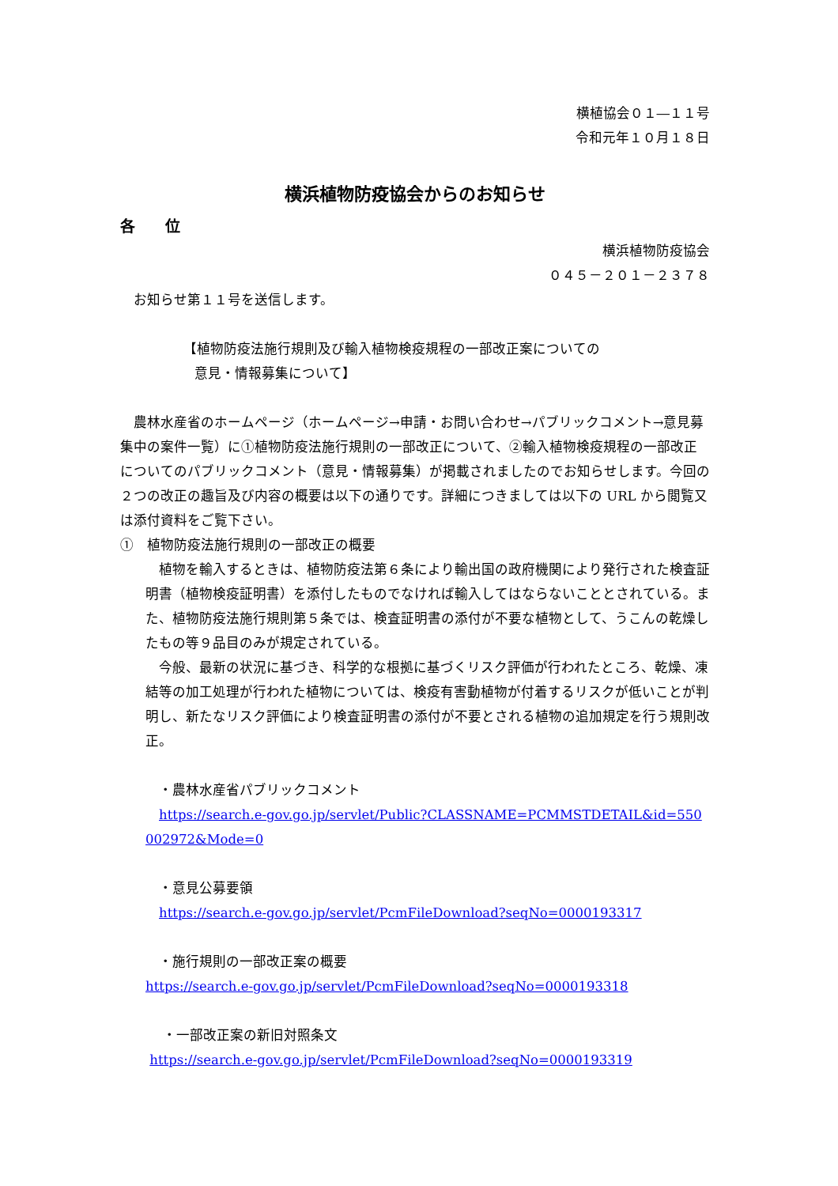横植協会０１―１１号
令和元年１０月１８日
横浜植物防疫協会からのお知らせ
各　　位
横浜植物防疫協会
０４５－２０１－２３７８
　お知らせ第１１号を送信します。
【植物防疫法施行規則及び輸入植物検疫規程の一部改正案についての
意見・情報募集について】
　農林水産省のホームページ（ホームページ→申請・お問い合わせ→パブリックコメント→意見募集中の案件一覧）に①植物防疫法施行規則の一部改正について、②輸入植物検疫規程の一部改正についてのパブリックコメント（意見・情報募集）が掲載されましたのでお知らせします。今回の２つの改正の趣旨及び内容の概要は以下の通りです。詳細につきましては以下の URL から閲覧又は添付資料をご覧下さい。
①　植物防疫法施行規則の一部改正の概要
　植物を輸入するときは、植物防疫法第６条により輸出国の政府機関により発行された検査証明書（植物検疫証明書）を添付したものでなければ輸入してはならないこととされている。また、植物防疫法施行規則第５条では、検査証明書の添付が不要な植物として、うこんの乾燥したもの等９品目のみが規定されている。
　今般、最新の状況に基づき、科学的な根拠に基づくリスク評価が行われたところ、乾燥、凍結等の加工処理が行われた植物については、検疫有害動植物が付着するリスクが低いことが判明し、新たなリスク評価により検査証明書の添付が不要とされる植物の追加規定を行う規則改正。
　・農林水産省パブリックコメント
　https://search.e-gov.go.jp/servlet/Public?CLASSNAME=PCMMSTDETAIL&id=550002972&Mode=0
　・意見公募要領
　https://search.e-gov.go.jp/servlet/PcmFileDownload?seqNo=0000193317
　・施行規則の一部改正案の概要
https://search.e-gov.go.jp/servlet/PcmFileDownload?seqNo=0000193318
　 ・一部改正案の新旧対照条文
https://search.e-gov.go.jp/servlet/PcmFileDownload?seqNo=0000193319